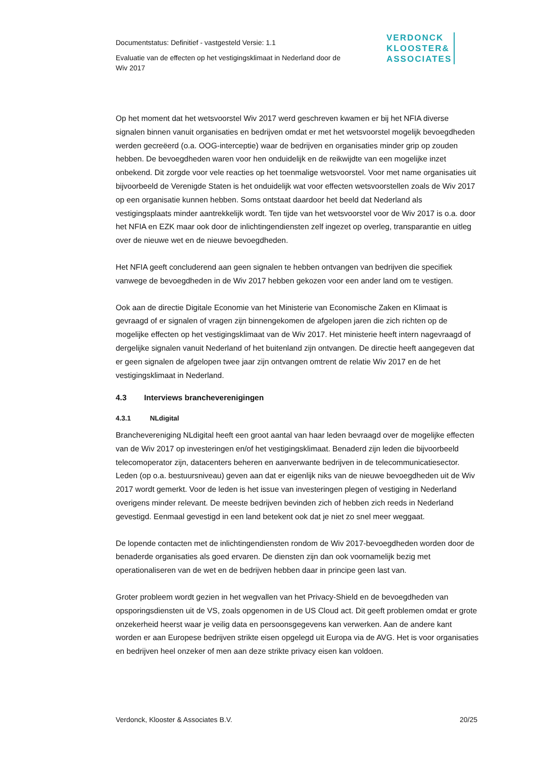Documentstatus: Definitief - vastgesteld Versie: 1.1
Evaluatie van de effecten op het vestigingsklimaat in Nederland door de Wiv 2017
VERDONCK
KLOOSTER&
ASSOCIATES
Op het moment dat het wetsvoorstel Wiv 2017 werd geschreven kwamen er bij het NFIA diverse signalen binnen vanuit organisaties en bedrijven omdat er met het wetsvoorstel mogelijk bevoegdheden werden gecreëerd (o.a. OOG-interceptie) waar de bedrijven en organisaties minder grip op zouden hebben. De bevoegdheden waren voor hen onduidelijk en de reikwijdte van een mogelijke inzet onbekend. Dit zorgde voor vele reacties op het toenmalige wetsvoorstel. Voor met name organisaties uit bijvoorbeeld de Verenigde Staten is het onduidelijk wat voor effecten wetsvoorstellen zoals de Wiv 2017 op een organisatie kunnen hebben. Soms ontstaat daardoor het beeld dat Nederland als vestigingsplaats minder aantrekkelijk wordt. Ten tijde van het wetsvoorstel voor de Wiv 2017 is o.a. door het NFIA en EZK maar ook door de inlichtingendiensten zelf ingezet op overleg, transparantie en uitleg over de nieuwe wet en de nieuwe bevoegdheden.
Het NFIA geeft concluderend aan geen signalen te hebben ontvangen van bedrijven die specifiek vanwege de bevoegdheden in de Wiv 2017 hebben gekozen voor een ander land om te vestigen.
Ook aan de directie Digitale Economie van het Ministerie van Economische Zaken en Klimaat is gevraagd of er signalen of vragen zijn binnengekomen de afgelopen jaren die zich richten op de mogelijke effecten op het vestigingsklimaat van de Wiv 2017. Het ministerie heeft intern nagevraagd of dergelijke signalen vanuit Nederland of het buitenland zijn ontvangen. De directie heeft aangegeven dat er geen signalen de afgelopen twee jaar zijn ontvangen omtrent de relatie Wiv 2017 en de het vestigingsklimaat in Nederland.
4.3 Interviews brancheverenigingen
4.3.1 NLdigital
Branchevereniging NLdigital heeft een groot aantal van haar leden bevraagd over de mogelijke effecten van de Wiv 2017 op investeringen en/of het vestigingsklimaat. Benaderd zijn leden die bijvoorbeeld telecomoperator zijn, datacenters beheren en aanverwante bedrijven in de telecommunicatiesector. Leden (op o.a. bestuursniveau) geven aan dat er eigenlijk niks van de nieuwe bevoegdheden uit de Wiv 2017 wordt gemerkt. Voor de leden is het issue van investeringen plegen of vestiging in Nederland overigens minder relevant. De meeste bedrijven bevinden zich of hebben zich reeds in Nederland gevestigd. Eenmaal gevestigd in een land betekent ook dat je niet zo snel meer weggaat.
De lopende contacten met de inlichtingendiensten rondom de Wiv 2017-bevoegdheden worden door de benaderde organisaties als goed ervaren. De diensten zijn dan ook voornamelijk bezig met operationaliseren van de wet en de bedrijven hebben daar in principe geen last van.
Groter probleem wordt gezien in het wegvallen van het Privacy-Shield en de bevoegdheden van opsporingsdiensten uit de VS, zoals opgenomen in de US Cloud act. Dit geeft problemen omdat er grote onzekerheid heerst waar je veilig data en persoonsgegevens kan verwerken. Aan de andere kant worden er aan Europese bedrijven strikte eisen opgelegd uit Europa via de AVG. Het is voor organisaties en bedrijven heel onzeker of men aan deze strikte privacy eisen kan voldoen.
Verdonck, Klooster & Associates B.V. 20/25